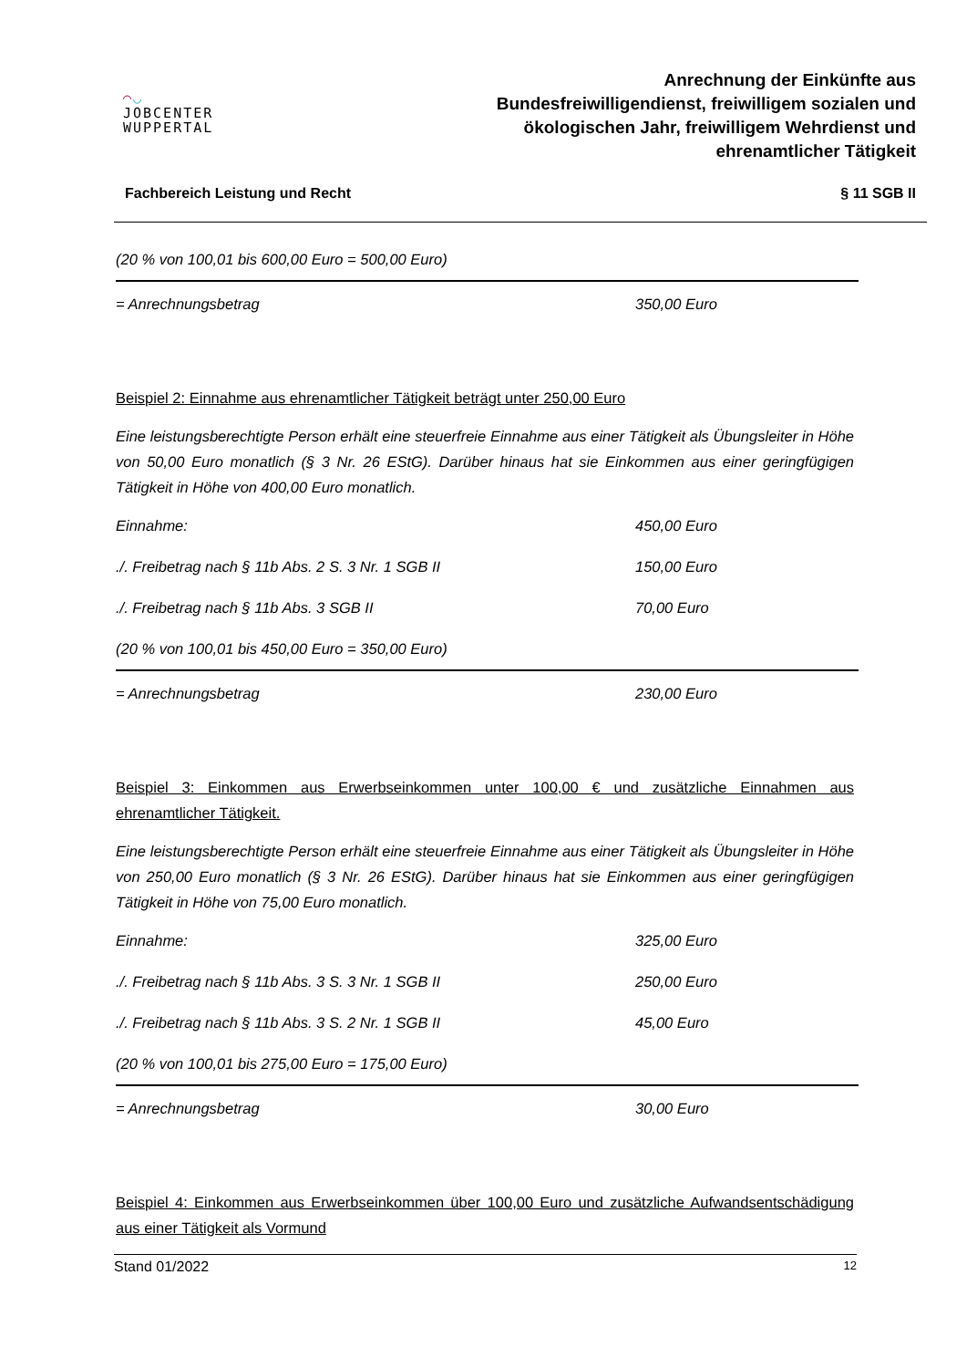◠◡
JOBCENTER
WUPPERTAL
Anrechnung der Einkünfte aus
Bundesfreiwilligendienst, freiwilligem sozialen und
ökologischen Jahr, freiwilligem Wehrdienst und
ehrenamtlicher Tätigkeit
Fachbereich Leistung und Recht § 11 SGB II
| (20 % von 100,01 bis 600,00 Euro = 500,00 Euro) | |
| = Anrechnungsbetrag | 350,00 Euro |
Beispiel 2: Einnahme aus ehrenamtlicher Tätigkeit beträgt unter 250,00 Euro
Eine leistungsberechtigte Person erhält eine steuerfreie Einnahme aus einer Tätigkeit als Übungsleiter in Höhe von 50,00 Euro monatlich (§ 3 Nr. 26 EStG). Darüber hinaus hat sie Einkommen aus einer geringfügigen Tätigkeit in Höhe von 400,00 Euro monatlich.
| Einnahme: | 450,00 Euro |
| ./. Freibetrag nach § 11b Abs. 2 S. 3 Nr. 1 SGB II | 150,00 Euro |
| ./. Freibetrag nach § 11b Abs. 3 SGB II | 70,00 Euro |
| (20 % von 100,01 bis 450,00 Euro = 350,00 Euro) | |
| = Anrechnungsbetrag | 230,00 Euro |
Beispiel 3: Einkommen aus Erwerbseinkommen unter 100,00 € und zusätzliche Einnahmen aus ehrenamtlicher Tätigkeit.
Eine leistungsberechtigte Person erhält eine steuerfreie Einnahme aus einer Tätigkeit als Übungsleiter in Höhe von 250,00 Euro monatlich (§ 3 Nr. 26 EStG). Darüber hinaus hat sie Einkommen aus einer geringfügigen Tätigkeit in Höhe von 75,00 Euro monatlich.
| Einnahme: | 325,00 Euro |
| ./. Freibetrag nach § 11b Abs. 3 S. 3 Nr. 1 SGB II | 250,00 Euro |
| ./. Freibetrag nach § 11b Abs. 3 S. 2 Nr. 1 SGB II | 45,00 Euro |
| (20 % von 100,01 bis 275,00 Euro = 175,00 Euro) | |
| = Anrechnungsbetrag | 30,00 Euro |
Beispiel 4: Einkommen aus Erwerbseinkommen über 100,00 Euro und zusätzliche Aufwandsentschädigung aus einer Tätigkeit als Vormund
Stand 01/2022 12